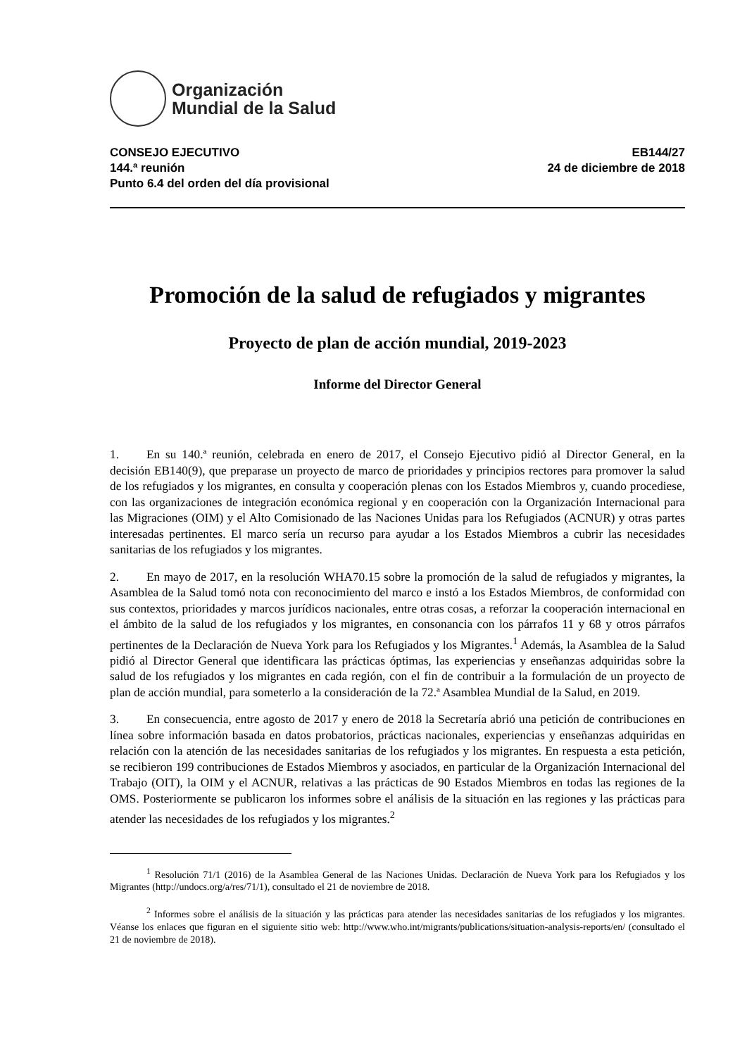Organización
Mundial de la Salud
CONSEJO EJECUTIVO
144.ª reunión
Punto 6.4 del orden del día provisional
EB144/27
24 de diciembre de 2018
Promoción de la salud de refugiados y migrantes
Proyecto de plan de acción mundial, 2019-2023
Informe del Director General
1. En su 140.ª reunión, celebrada en enero de 2017, el Consejo Ejecutivo pidió al Director General, en la decisión EB140(9), que preparase un proyecto de marco de prioridades y principios rectores para promover la salud de los refugiados y los migrantes, en consulta y cooperación plenas con los Estados Miembros y, cuando procediese, con las organizaciones de integración económica regional y en cooperación con la Organización Internacional para las Migraciones (OIM) y el Alto Comisionado de las Naciones Unidas para los Refugiados (ACNUR) y otras partes interesadas pertinentes. El marco sería un recurso para ayudar a los Estados Miembros a cubrir las necesidades sanitarias de los refugiados y los migrantes.
2. En mayo de 2017, en la resolución WHA70.15 sobre la promoción de la salud de refugiados y migrantes, la Asamblea de la Salud tomó nota con reconocimiento del marco e instó a los Estados Miembros, de conformidad con sus contextos, prioridades y marcos jurídicos nacionales, entre otras cosas, a reforzar la cooperación internacional en el ámbito de la salud de los refugiados y los migrantes, en consonancia con los párrafos 11 y 68 y otros párrafos pertinentes de la Declaración de Nueva York para los Refugiados y los Migrantes.<sup>1</sup> Además, la Asamblea de la Salud pidió al Director General que identificara las prácticas óptimas, las experiencias y enseñanzas adquiridas sobre la salud de los refugiados y los migrantes en cada región, con el fin de contribuir a la formulación de un proyecto de plan de acción mundial, para someterlo a la consideración de la 72.ª Asamblea Mundial de la Salud, en 2019.
3. En consecuencia, entre agosto de 2017 y enero de 2018 la Secretaría abrió una petición de contribuciones en línea sobre información basada en datos probatorios, prácticas nacionales, experiencias y enseñanzas adquiridas en relación con la atención de las necesidades sanitarias de los refugiados y los migrantes. En respuesta a esta petición, se recibieron 199 contribuciones de Estados Miembros y asociados, en particular de la Organización Internacional del Trabajo (OIT), la OIM y el ACNUR, relativas a las prácticas de 90 Estados Miembros en todas las regiones de la OMS. Posteriormente se publicaron los informes sobre el análisis de la situación en las regiones y las prácticas para atender las necesidades de los refugiados y los migrantes.<sup>2</sup>
<sup>1</sup> Resolución 71/1 (2016) de la Asamblea General de las Naciones Unidas. Declaración de Nueva York para los Refugiados y los Migrantes (http://undocs.org/a/res/71/1), consultado el 21 de noviembre de 2018.
<sup>2</sup> Informes sobre el análisis de la situación y las prácticas para atender las necesidades sanitarias de los refugiados y los migrantes. Véanse los enlaces que figuran en el siguiente sitio web: http://www.who.int/migrants/publications/situation-analysis-reports/en/ (consultado el 21 de noviembre de 2018).